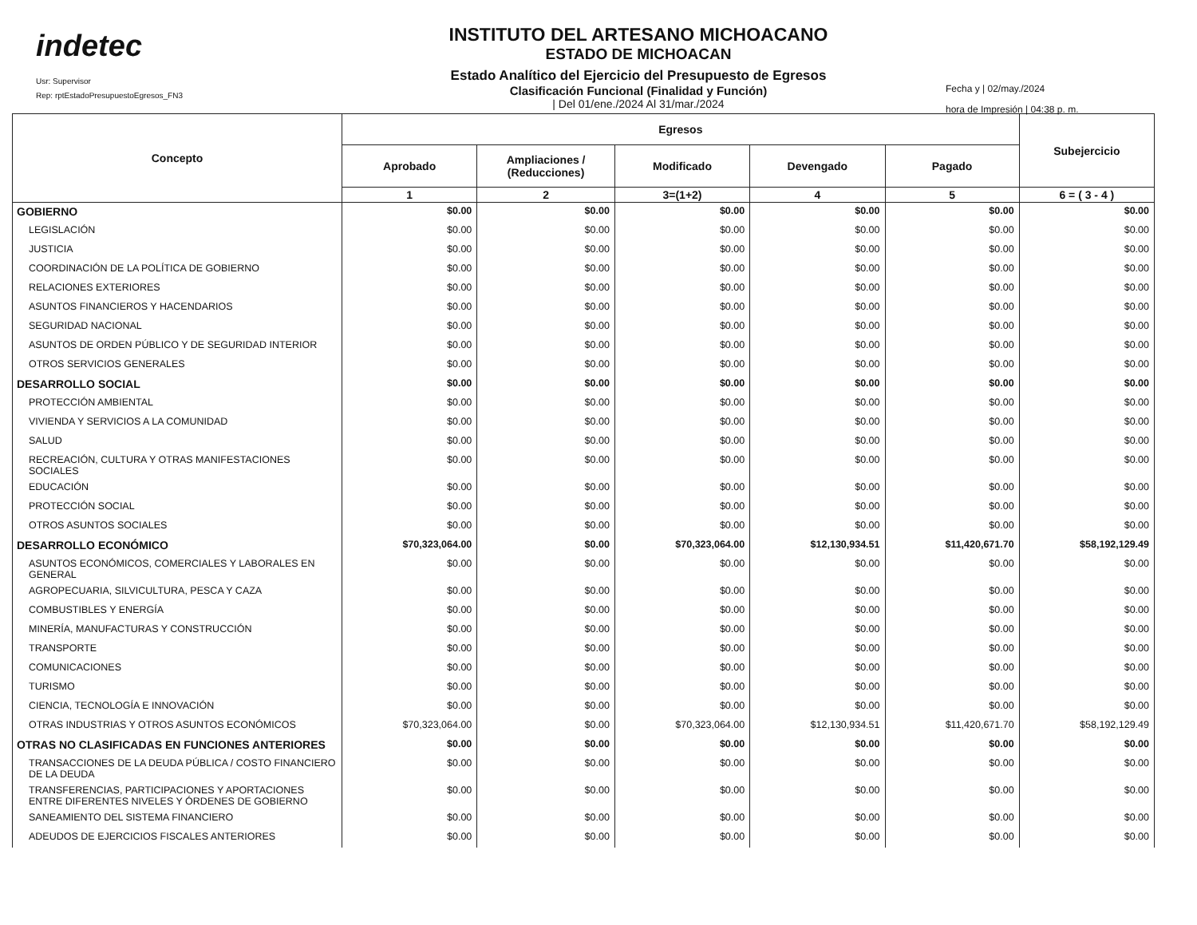indetec
Usr: Supervisor
Rep: rptEstadoPresupuestoEgresos_FN3
INSTITUTO DEL ARTESANO MICHOACANO
ESTADO DE MICHOACAN
Estado Analítico del Ejercicio del Presupuesto de Egresos
Clasificación Funcional (Finalidad y Función)
| Del 01/ene./2024 Al 31/mar./2024
Fecha y | 02/may./2024
hora de Impresión | 04:38 p. m.
| Concepto | Egresos | | | | | Subejercicio |
| --- | --- | --- | --- | --- | --- | --- |
| | Aprobado | Ampliaciones / (Reducciones) | Modificado | Devengado | Pagado | |
| | 1 | 2 | 3=(1+2) | 4 | 5 | 6 = ( 3 - 4 ) |
| GOBIERNO | $0.00 | $0.00 | $0.00 | $0.00 | $0.00 | $0.00 |
| LEGISLACIÓN | $0.00 | $0.00 | $0.00 | $0.00 | $0.00 | $0.00 |
| JUSTICIA | $0.00 | $0.00 | $0.00 | $0.00 | $0.00 | $0.00 |
| COORDINACIÓN DE LA POLÍTICA DE GOBIERNO | $0.00 | $0.00 | $0.00 | $0.00 | $0.00 | $0.00 |
| RELACIONES EXTERIORES | $0.00 | $0.00 | $0.00 | $0.00 | $0.00 | $0.00 |
| ASUNTOS FINANCIEROS Y HACENDARIOS | $0.00 | $0.00 | $0.00 | $0.00 | $0.00 | $0.00 |
| SEGURIDAD NACIONAL | $0.00 | $0.00 | $0.00 | $0.00 | $0.00 | $0.00 |
| ASUNTOS DE ORDEN PÚBLICO Y DE SEGURIDAD INTERIOR | $0.00 | $0.00 | $0.00 | $0.00 | $0.00 | $0.00 |
| OTROS SERVICIOS GENERALES | $0.00 | $0.00 | $0.00 | $0.00 | $0.00 | $0.00 |
| DESARROLLO SOCIAL | $0.00 | $0.00 | $0.00 | $0.00 | $0.00 | $0.00 |
| PROTECCIÓN AMBIENTAL | $0.00 | $0.00 | $0.00 | $0.00 | $0.00 | $0.00 |
| VIVIENDA Y SERVICIOS A LA COMUNIDAD | $0.00 | $0.00 | $0.00 | $0.00 | $0.00 | $0.00 |
| SALUD | $0.00 | $0.00 | $0.00 | $0.00 | $0.00 | $0.00 |
| RECREACIÓN, CULTURA Y OTRAS MANIFESTACIONES SOCIALES | $0.00 | $0.00 | $0.00 | $0.00 | $0.00 | $0.00 |
| EDUCACIÓN | $0.00 | $0.00 | $0.00 | $0.00 | $0.00 | $0.00 |
| PROTECCIÓN SOCIAL | $0.00 | $0.00 | $0.00 | $0.00 | $0.00 | $0.00 |
| OTROS ASUNTOS SOCIALES | $0.00 | $0.00 | $0.00 | $0.00 | $0.00 | $0.00 |
| DESARROLLO ECONÓMICO | $70,323,064.00 | $0.00 | $70,323,064.00 | $12,130,934.51 | $11,420,671.70 | $58,192,129.49 |
| ASUNTOS ECONÓMICOS, COMERCIALES Y LABORALES EN GENERAL | $0.00 | $0.00 | $0.00 | $0.00 | $0.00 | $0.00 |
| AGROPECUARIA, SILVICULTURA, PESCA Y CAZA | $0.00 | $0.00 | $0.00 | $0.00 | $0.00 | $0.00 |
| COMBUSTIBLES Y ENERGÍA | $0.00 | $0.00 | $0.00 | $0.00 | $0.00 | $0.00 |
| MINERÍA, MANUFACTURAS Y CONSTRUCCIÓN | $0.00 | $0.00 | $0.00 | $0.00 | $0.00 | $0.00 |
| TRANSPORTE | $0.00 | $0.00 | $0.00 | $0.00 | $0.00 | $0.00 |
| COMUNICACIONES | $0.00 | $0.00 | $0.00 | $0.00 | $0.00 | $0.00 |
| TURISMO | $0.00 | $0.00 | $0.00 | $0.00 | $0.00 | $0.00 |
| CIENCIA, TECNOLOGÍA E INNOVACIÓN | $0.00 | $0.00 | $0.00 | $0.00 | $0.00 | $0.00 |
| OTRAS INDUSTRIAS Y OTROS ASUNTOS ECONÓMICOS | $70,323,064.00 | $0.00 | $70,323,064.00 | $12,130,934.51 | $11,420,671.70 | $58,192,129.49 |
| OTRAS NO CLASIFICADAS EN FUNCIONES ANTERIORES | $0.00 | $0.00 | $0.00 | $0.00 | $0.00 | $0.00 |
| TRANSACCIONES DE LA DEUDA PÚBLICA / COSTO FINANCIERO DE LA DEUDA | $0.00 | $0.00 | $0.00 | $0.00 | $0.00 | $0.00 |
| TRANSFERENCIAS, PARTICIPACIONES Y APORTACIONES ENTRE DIFERENTES NIVELES Y ÓRDENES DE GOBIERNO | $0.00 | $0.00 | $0.00 | $0.00 | $0.00 | $0.00 |
| SANEAMIENTO DEL SISTEMA FINANCIERO | $0.00 | $0.00 | $0.00 | $0.00 | $0.00 | $0.00 |
| ADEUDOS DE EJERCICIOS FISCALES ANTERIORES | $0.00 | $0.00 | $0.00 | $0.00 | $0.00 | $0.00 |